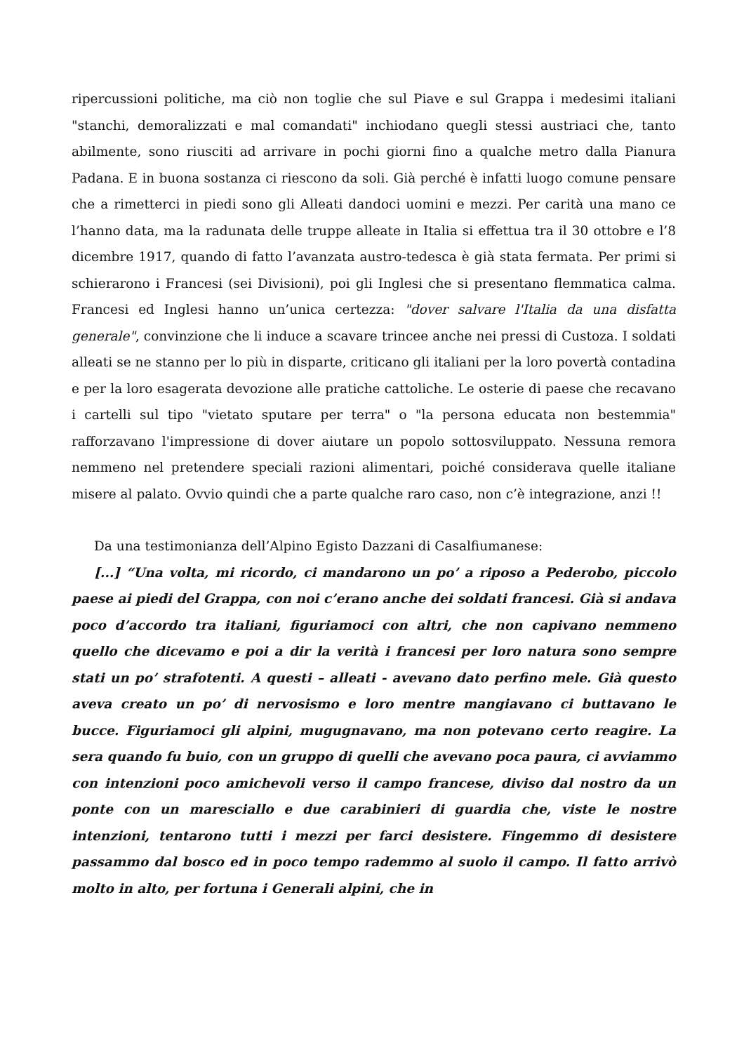ripercussioni politiche, ma ciò non toglie che sul Piave e sul Grappa i medesimi italiani "stanchi, demoralizzati e mal comandati" inchiodano quegli stessi austriaci che, tanto abilmente, sono riusciti ad arrivare in pochi giorni fino a qualche metro dalla Pianura Padana. E in buona sostanza ci riescono da soli. Già perché è infatti luogo comune pensare che a rimetterci in piedi sono gli Alleati dandoci uomini e mezzi. Per carità una mano ce l’hanno data, ma la radunata delle truppe alleate in Italia si effettua tra il 30 ottobre e l’8 dicembre 1917, quando di fatto l’avanzata austro-tedesca è già stata fermata. Per primi si schierarono i Francesi (sei Divisioni), poi gli Inglesi che si presentano flemmatica calma. Francesi ed Inglesi hanno un’unica certezza: "dover salvare l'Italia da una disfatta generale", convinzione che li induce a scavare trincee anche nei pressi di Custoza. I soldati alleati se ne stanno per lo più in disparte, criticano gli italiani per la loro povertà contadina e per la loro esagerata devozione alle pratiche cattoliche. Le osterie di paese che recavano i cartelli sul tipo "vietato sputare per terra" o "la persona educata non bestemmia" rafforzavano l'impressione di dover aiutare un popolo sottosviluppato. Nessuna remora nemmeno nel pretendere speciali razioni alimentari, poiché considerava quelle italiane misere al palato. Ovvio quindi che a parte qualche raro caso, non c’è integrazione, anzi !!
Da una testimonianza dell’Alpino Egisto Dazzani di Casalfiumanese:
[...] “Una volta, mi ricordo, ci mandarono un po’ a riposo a Pederobo, piccolo paese ai piedi del Grappa, con noi c’erano anche dei soldati francesi. Già si andava poco d’accordo tra italiani, figuriamoci con altri, che non capivano nemmeno quello che dicevamo e poi a dir la verità i francesi per loro natura sono sempre stati un po’ strafotenti. A questi – alleati - avevano dato perfino mele. Già questo aveva creato un po’ di nervosismo e loro mentre mangiavano ci buttavano le bucce. Figuriamoci gli alpini, mugugnavano, ma non potevano certo reagire. La sera quando fu buio, con un gruppo di quelli che avevano poca paura, ci avviammo con intenzioni poco amichevoli verso il campo francese, diviso dal nostro da un ponte con un maresciallo e due carabinieri di guardia che, viste le nostre intenzioni, tentarono tutti i mezzi per farci desistere. Fingemmo di desistere passammo dal bosco ed in poco tempo rademmo al suolo il campo. Il fatto arrivò molto in alto, per fortuna i Generali alpini, che in